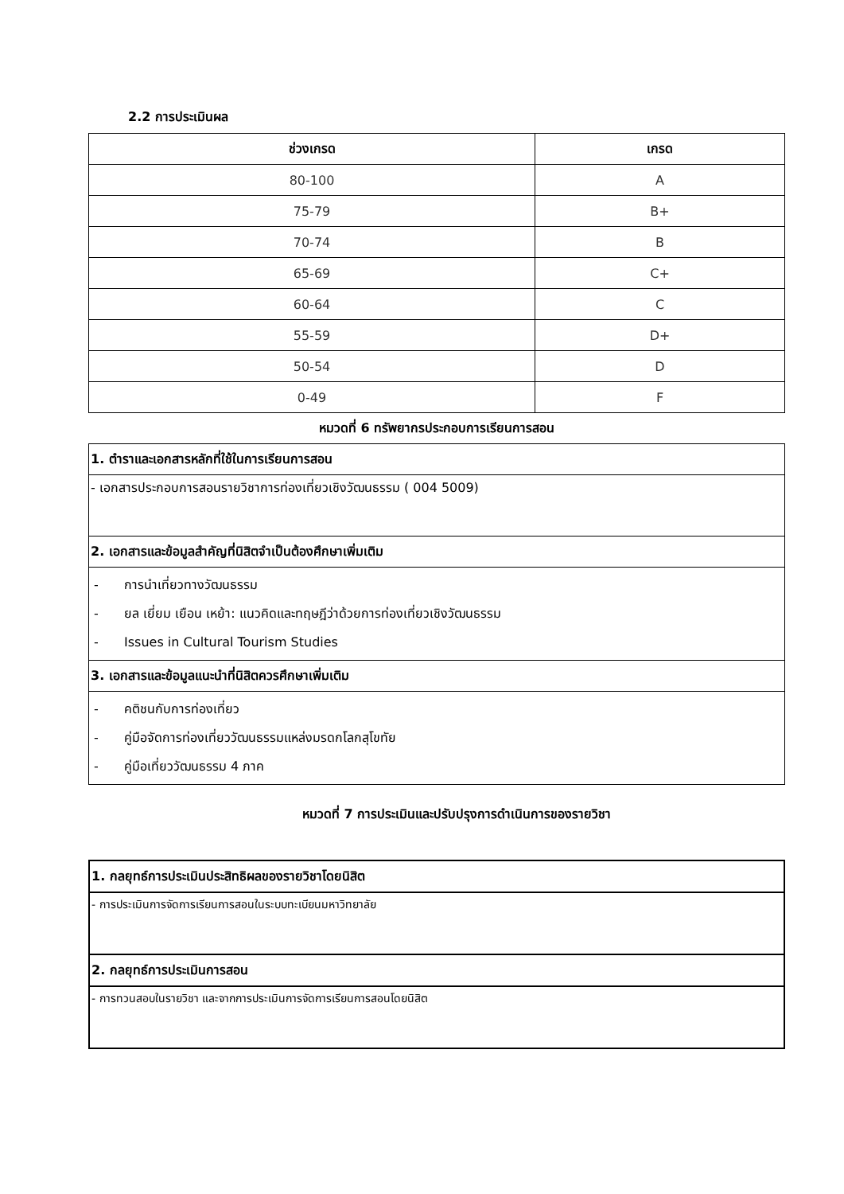2.2 การประเมินผล
| ช่วงเกรด | เกรด |
| --- | --- |
| 80-100 | A |
| 75-79 | B+ |
| 70-74 | B |
| 65-69 | C+ |
| 60-64 | C |
| 55-59 | D+ |
| 50-54 | D |
| 0-49 | F |
หมวดที่ 6 ทรัพยากรประกอบการเรียนการสอน
| 1. ตำราและเอกสารหลักที่ใช้ในการเรียนการสอน |
| - เอกสารประกอบการสอนรายวิชาการท่องเที่ยวเชิงวัฒนธรรม ( 004 5009) |
| 2. เอกสารและข้อมูลสำคัญที่นิสิตจำเป็นต้องศึกษาเพิ่มเติม |
| - การนำเที่ยวทางวัฒนธรรม - ยล เยี่ยม เยือน เหย้า: แนวคิดและทฤษฎีว่าด้วยการท่องเที่ยวเชิงวัฒนธรรม - Issues in Cultural Tourism Studies |
| 3. เอกสารและข้อมูลแนะนำที่นิสิตควรศึกษาเพิ่มเติม |
| - คติชนกับการท่องเที่ยว - คู่มือจัดการท่องเที่ยววัฒนธรรมแหล่งมรดกโลกสุโขทัย - คู่มือเที่ยววัฒนธรรม 4 ภาค |
หมวดที่ 7 การประเมินและปรับปรุงการดำเนินการของรายวิชา
| 1. กลยุทธ์การประเมินประสิทธิผลของรายวิชาโดยนิสิต |
| - การประเมินการจัดการเรียนการสอนในระบบทะเบียนมหาวิทยาลัย |
| 2. กลยุทธ์การประเมินการสอน |
| - การทวนสอบในรายวิชา และจากการประเมินการจัดการเรียนการสอนโดยนิสิต |